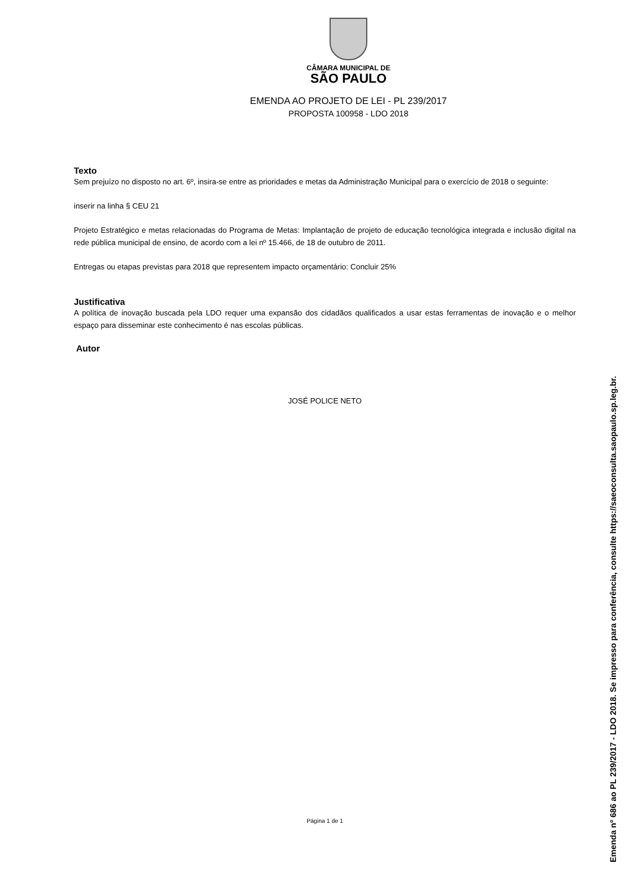CÂMARA MUNICIPAL DE
SÃO PAULO
EMENDA AO PROJETO DE LEI - PL 239/2017
PROPOSTA 100958 - LDO 2018
Texto
Sem prejuízo no disposto no art. 6º, insira-se entre as prioridades e metas da Administração Municipal para o exercício de 2018 o seguinte:
inserir na linha § CEU 21
Projeto Estratégico e metas relacionadas do Programa de Metas: Implantação de projeto de educação tecnológica integrada e inclusão digital na rede pública municipal de ensino, de acordo com a lei nº 15.466, de 18 de outubro de 2011.
Entregas ou etapas previstas para 2018 que representem impacto orçamentário: Concluir 25%
Justificativa
A política de inovação buscada pela LDO requer uma expansão dos cidadãos qualificados a usar estas ferramentas de inovação e o melhor espaço para disseminar este conhecimento é nas escolas públicas.
Autor
JOSÉ POLICE NETO
Página 1 de 1
Emenda nº 686 ao PL 239/2017 - LDO 2018. Se impresso para conferência, consulte https://saeoconsulta.saopaulo.sp.leg.br.